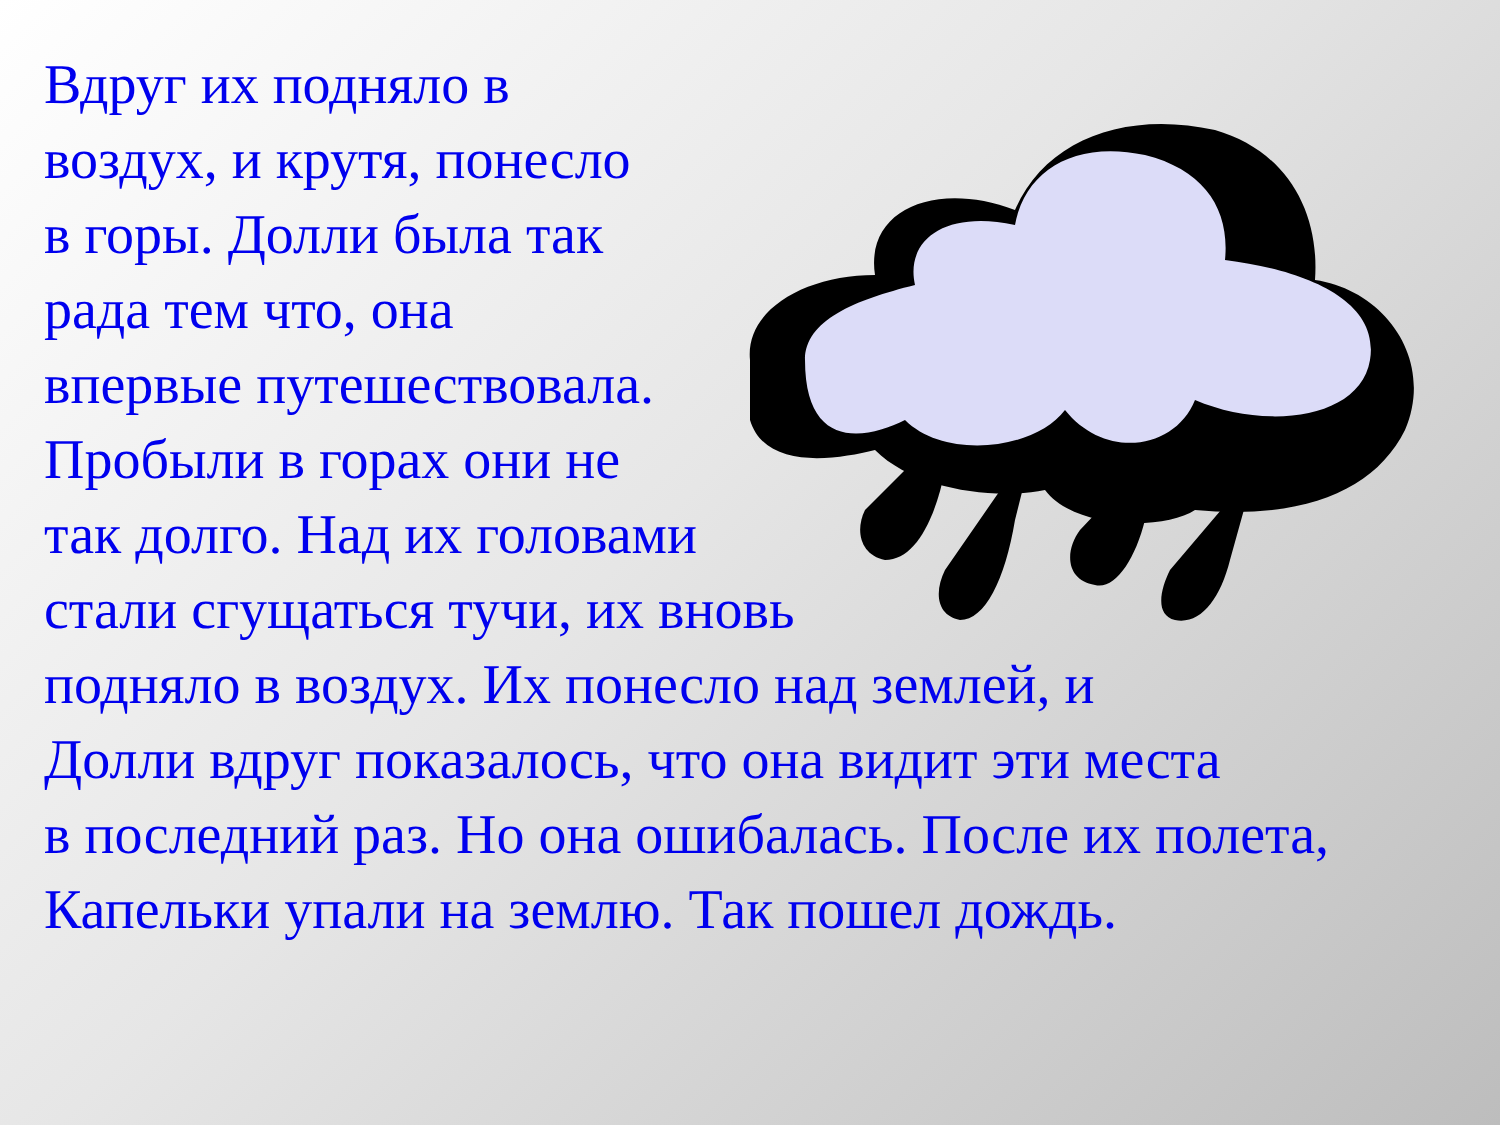Вдруг их подняло в
воздух, и крутя, понесло
в горы. Долли была так
рада тем что, она
впервые путешествовала.
Пробыли в горах они не
так долго. Над их головами
стали сгущаться тучи, их вновь
подняло в воздух. Их понесло над землей, и
Долли вдруг показалось, что она видит эти места
в последний раз. Но она ошибалась. После их полета,
Капельки упали на землю. Так пошел дождь.